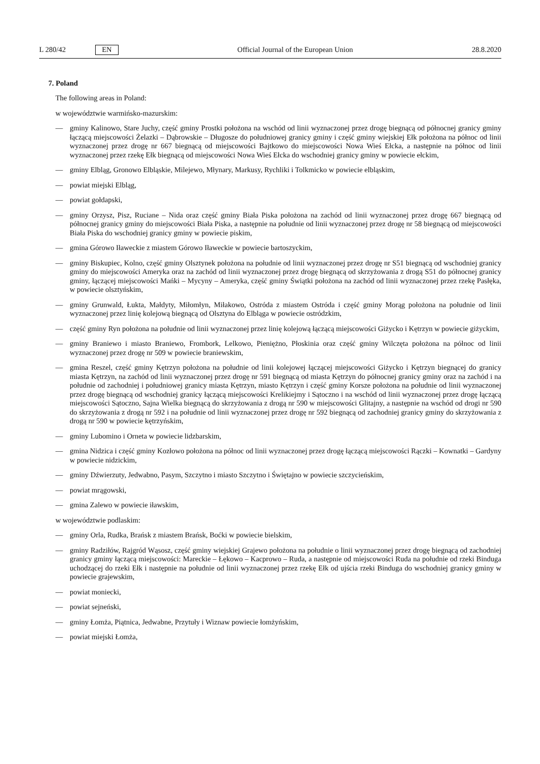L 280/42 EN
Official Journal of the European Union 28.8.2020
7. Poland
The following areas in Poland:
w województwie warmińsko-mazurskim:
— gminy Kalinowo, Stare Juchy, część gminy Prostki położona na wschód od linii wyznaczonej przez drogę biegnącą od północnej granicy gminy łączącą miejscowości Żelazki – Dąbrowskie – Długosze do południowej granicy gminy i część gminy wiejskiej Ełk położona na północ od linii wyznaczonej przez drogę nr 667 biegnącą od miejscowości Bajtkowo do miejscowości Nowa Wieś Ełcka, a następnie na północ od linii wyznaczonej przez rzekę Ełk biegnącą od miejscowości Nowa Wieś Ełcka do wschodniej granicy gminy w powiecie ełckim,
— gminy Elbląg, Gronowo Elbląskie, Milejewo, Młynary, Markusy, Rychliki i Tolkmicko w powiecie elbląskim,
— powiat miejski Elbląg,
— powiat gołdapski,
— gminy Orzysz, Pisz, Ruciane – Nida oraz część gminy Biała Piska położona na zachód od linii wyznaczonej przez drogę 667 biegnącą od północnej granicy gminy do miejscowości Biała Piska, a następnie na południe od linii wyznaczonej przez drogę nr 58 biegnącą od miejscowości Biała Piska do wschodniej granicy gminy w powiecie piskim,
— gmina Górowo Iławeckie z miastem Górowo Iławeckie w powiecie bartoszyckim,
— gminy Biskupiec, Kolno, część gminy Olsztynek położona na południe od linii wyznaczonej przez drogę nr S51 biegnącą od wschodniej granicy gminy do miejscowości Ameryka oraz na zachód od linii wyznaczonej przez drogę biegnącą od skrzyżowania z drogą S51 do północnej granicy gminy, łączącej miejscowości Mańki – Mycyny – Ameryka, część gminy Świątki położona na zachód od linii wyznaczonej przez rzekę Pasłęka, w powiecie olsztyńskim,
— gminy Grunwald, Łukta, Małdyty, Miłomłyn, Miłakowo, Ostróda z miastem Ostróda i część gminy Morąg położona na południe od linii wyznaczonej przez linię kolejową biegnącą od Olsztyna do Elbląga w powiecie ostródzkim,
— część gminy Ryn położona na południe od linii wyznaczonej przez linię kolejową łączącą miejscowości Giżycko i Kętrzyn w powiecie giżyckim,
— gminy Braniewo i miasto Braniewo, Frombork, Lelkowo, Pieniężno, Płoskinia oraz część gminy Wilczęta położona na północ od linii wyznaczonej przez drogę nr 509 w powiecie braniewskim,
— gmina Reszel, część gminy Kętrzyn położona na południe od linii kolejowej łączącej miejscowości Giżycko i Kętrzyn biegnącej do granicy miasta Kętrzyn, na zachód od linii wyznaczonej przez drogę nr 591 biegnącą od miasta Kętrzyn do północnej granicy gminy oraz na zachód i na południe od zachodniej i południowej granicy miasta Kętrzyn, miasto Kętrzyn i część gminy Korsze położona na południe od linii wyznaczonej przez drogę biegnącą od wschodniej granicy łączącą miejscowości Krelikiejmy i Sątoczno i na wschód od linii wyznaczonej przez drogę łączącą miejscowości Sątoczno, Sajna Wielka biegnącą do skrzyżowania z drogą nr 590 w miejscowości Glitajny, a następnie na wschód od drogi nr 590 do skrzyżowania z drogą nr 592 i na południe od linii wyznaczonej przez drogę nr 592 biegnącą od zachodniej granicy gminy do skrzyżowania z drogą nr 590 w powiecie kętrzyńskim,
— gminy Lubomino i Orneta w powiecie lidzbarskim,
— gmina Nidzica i część gminy Kozłowo położona na północ od linii wyznaczonej przez drogę łączącą miejscowości Rączki – Kownatki – Gardyny w powiecie nidzickim,
— gminy Dźwierzuty, Jedwabno, Pasym, Szczytno i miasto Szczytno i Świętajno w powiecie szczycieńskim,
— powiat mrągowski,
— gmina Zalewo w powiecie iławskim,
w województwie podlaskim:
— gminy Orla, Rudka, Brańsk z miastem Brańsk, Boćki w powiecie bielskim,
— gminy Radziłów, Rajgród Wąsosz, część gminy wiejskiej Grajewo położona na południe o linii wyznaczonej przez drogę biegnącą od zachodniej granicy gminy łączącą miejscowości: Mareckie – Łękowo – Kacprowo – Ruda, a następnie od miejscowości Ruda na południe od rzeki Binduga uchodzącej do rzeki Ełk i następnie na południe od linii wyznaczonej przez rzekę Ełk od ujścia rzeki Binduga do wschodniej granicy gminy w powiecie grajewskim,
— powiat moniecki,
— powiat sejneński,
— gminy Łomża, Piątnica, Jedwabne, Przytuły i Wiznaw powiecie łomżyńskim,
— powiat miejski Łomża,